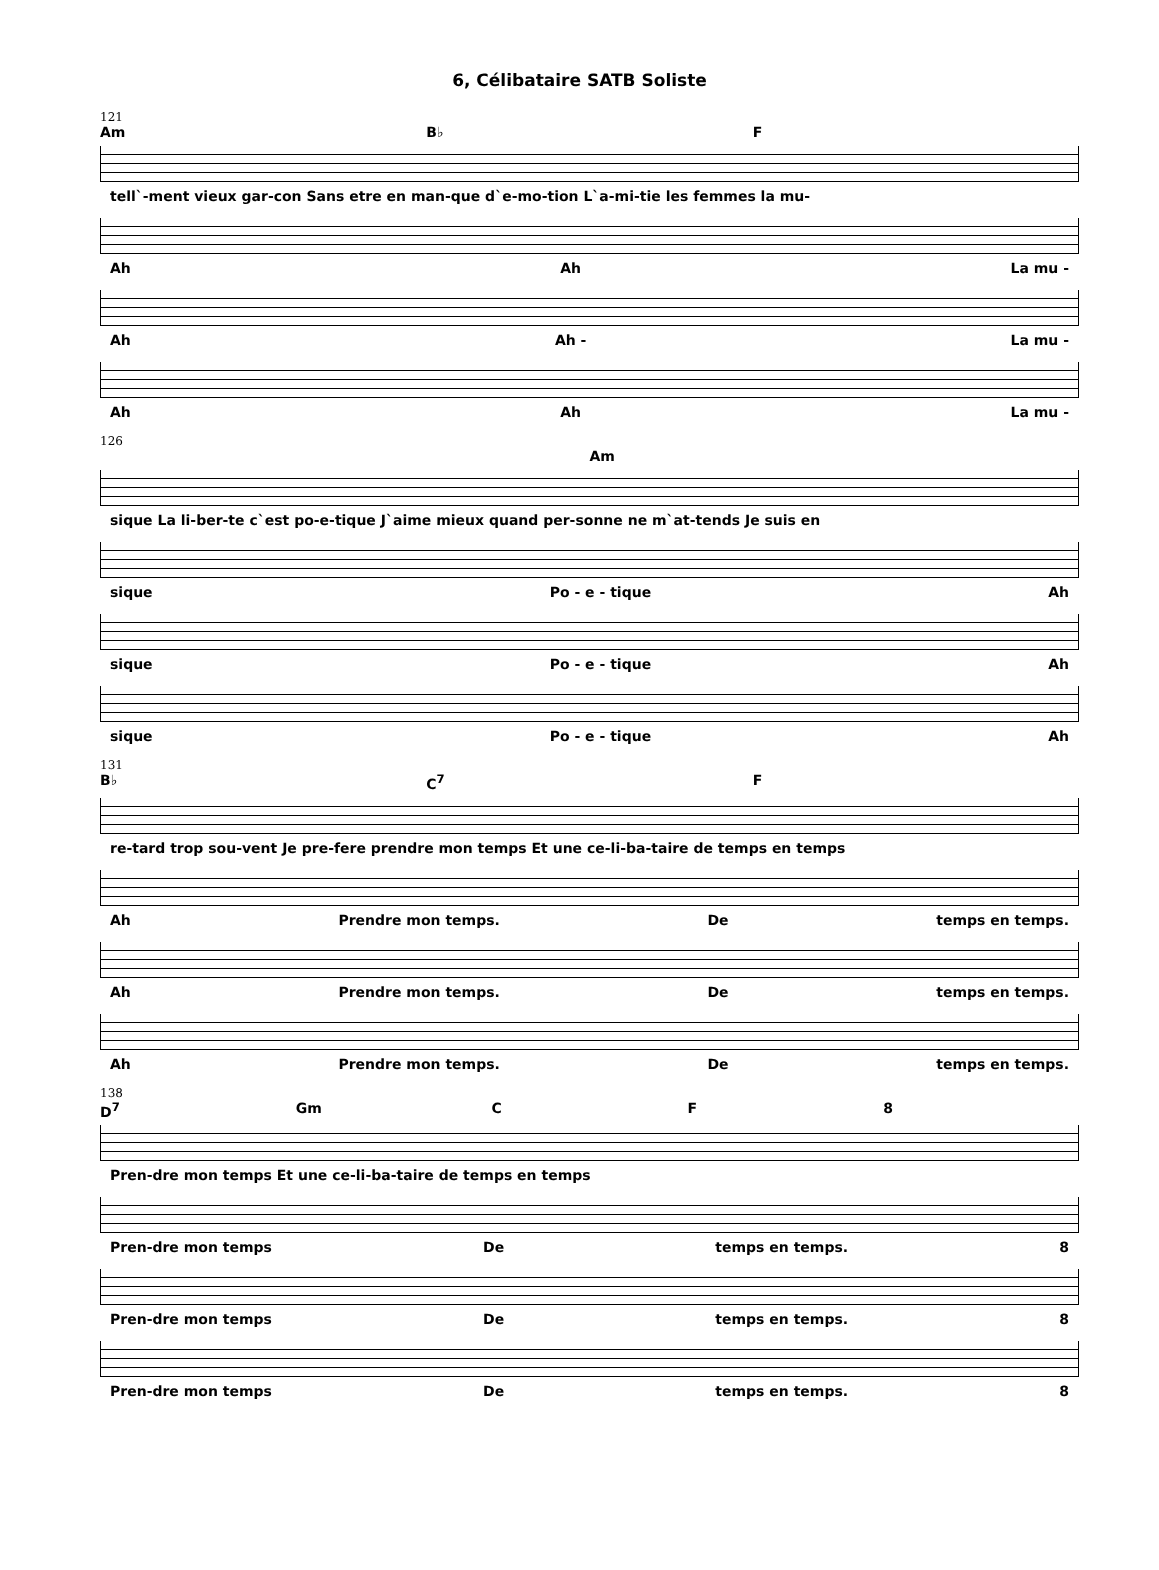6, Célibataire SATB Soliste
121
Am B♭ F
tell`-ment vieux gar-con Sans etre en man-que d`e-mo-tion L`a-mi-tie les femmes la mu-
Ah Ah La mu -
Ah Ah - La mu -
Ah Ah La mu -
126
Am
sique La li-ber-te c`est po-e-tique J`aime mieux quand per-sonne ne m`at-tends Je suis en
sique Po - e - tique Ah
sique Po - e - tique Ah
sique Po - e - tique Ah
131
B♭ C<sup>7</sup> F
re-tard trop sou-vent Je pre-fere prendre mon temps Et une ce-li-ba-taire de temps en temps
Ah Prendre mon temps. De temps en temps.
Ah Prendre mon temps. De temps en temps.
Ah Prendre mon temps. De temps en temps.
138
D<sup>7</sup> Gm C F 8
Pren-dre mon temps Et une ce-li-ba-taire de temps en temps
Pren-dre mon temps De temps en temps. 8
Pren-dre mon temps De temps en temps. 8
Pren-dre mon temps De temps en temps. 8